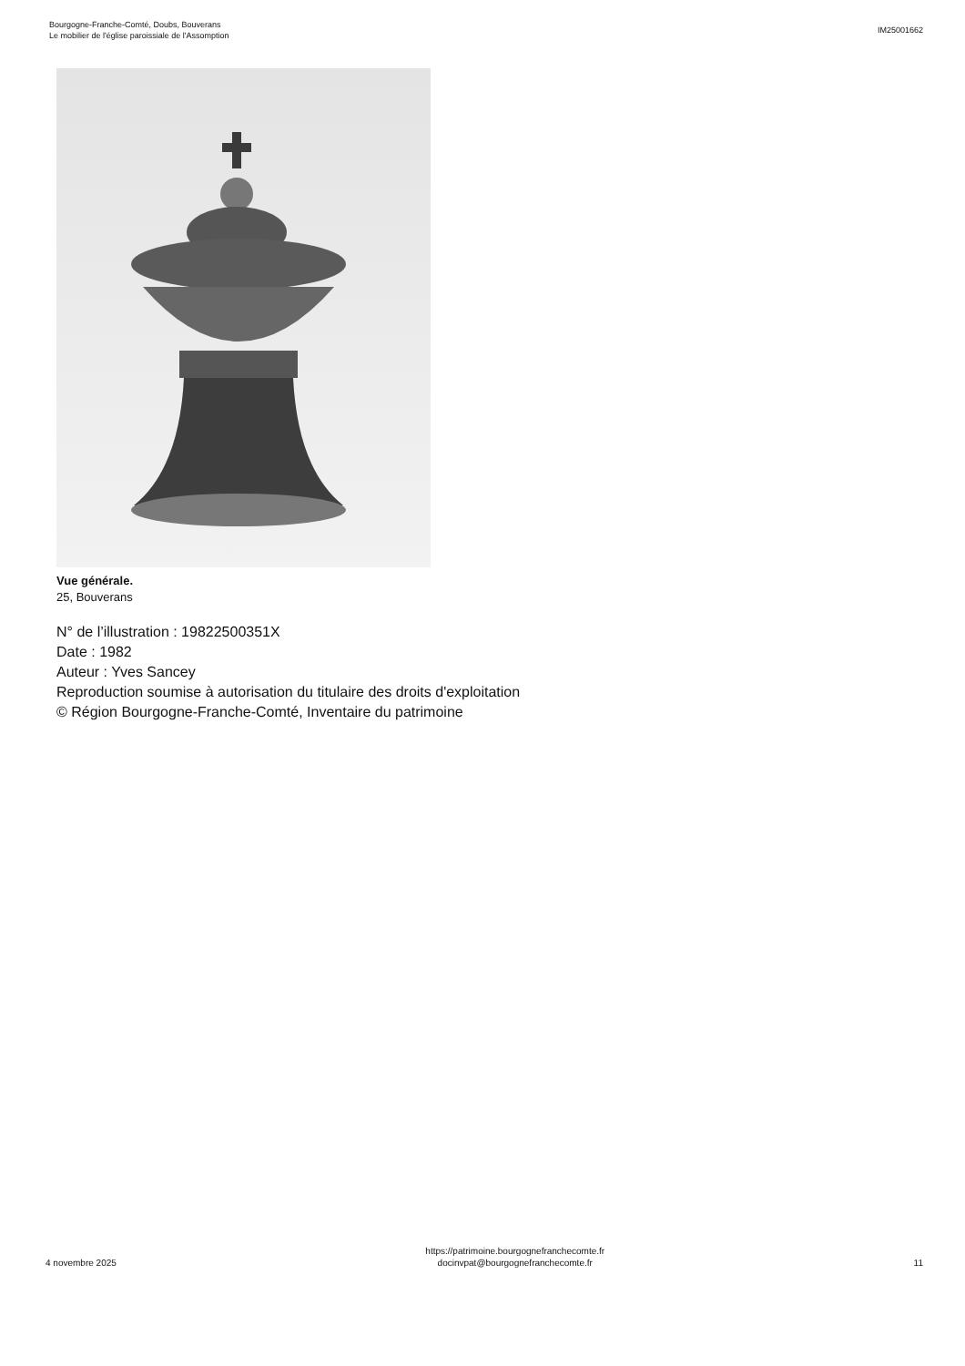Bourgogne-Franche-Comté, Doubs, Bouverans
Le mobilier de l'église paroissiale de l'Assomption
IM25001662
Vue générale.
25, Bouverans
N° de l’illustration : 19822500351X
Date : 1982
Auteur : Yves Sancey
Reproduction soumise à autorisation du titulaire des droits d'exploitation
© Région Bourgogne-Franche-Comté, Inventaire du patrimoine
4 novembre 2025
https://patrimoine.bourgognefranchecomte.fr
docinvpat@bourgognefranchecomte.fr
11